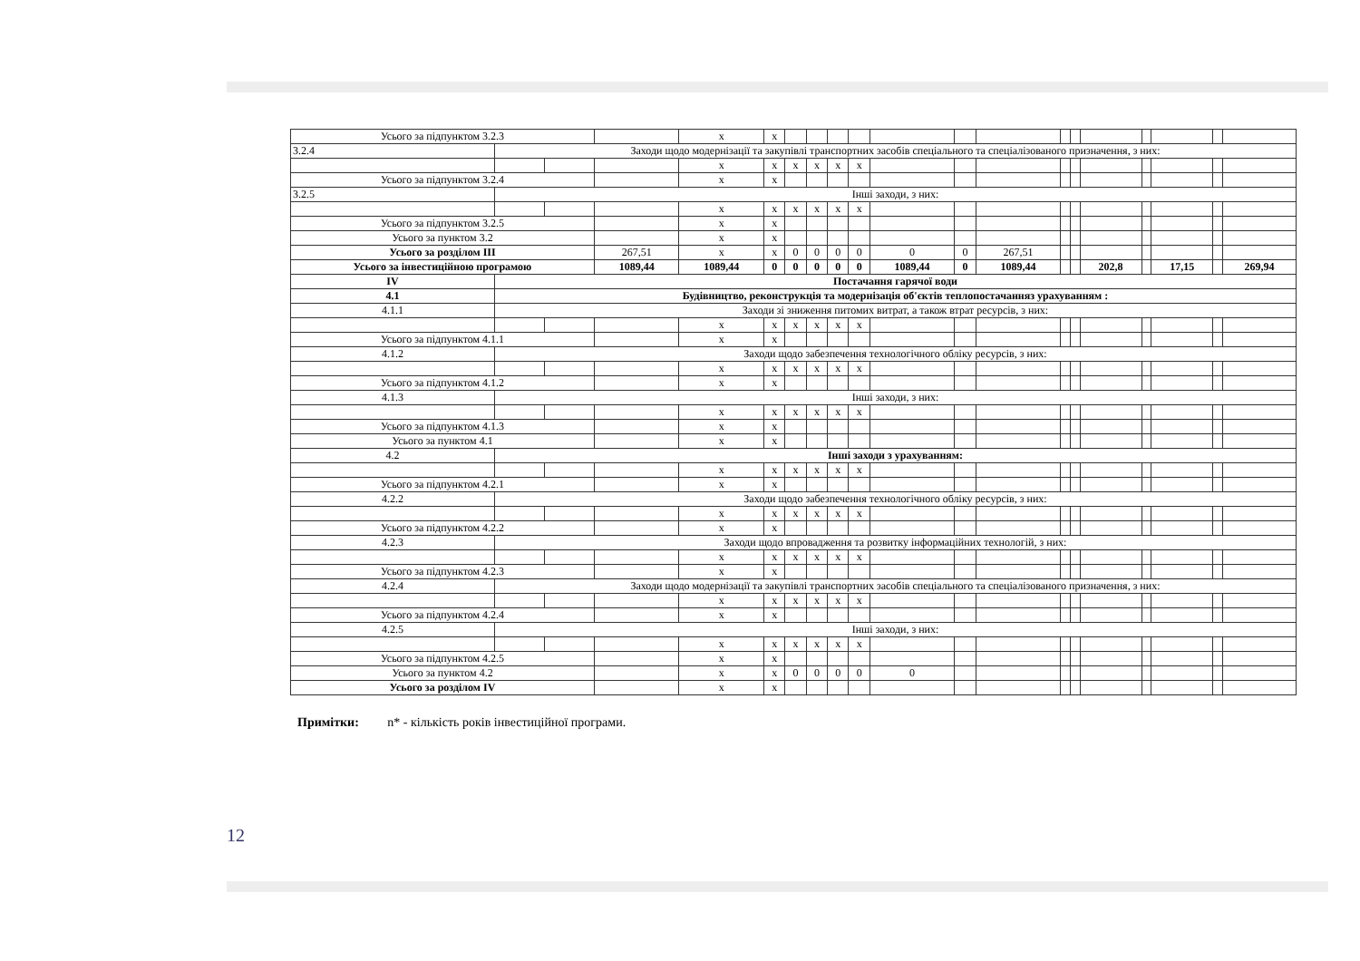| Усього за підпунктом 3.2.3 | | | | x | x | | | | | | | | | | | | | | |
| 3.2.4 | Заходи щодо модернізації та закупівлі транспортних засобів спеціального та спеціалізованого призначення, з них: | | | | | | | | | | | | | | | | | | |
| | | | | x | x | x | x | x | x | | | | | | | | | | |
| Усього за підпунктом 3.2.4 | | | | x | x | | | | | | | | | | | | | | |
| 3.2.5 | Інші заходи, з них: | | | | | | | | | | | | | | | | | | |
| | | | | x | x | x | x | x | x | | | | | | | | | | |
| Усього за підпунктом 3.2.5 | | | | x | x | | | | | | | | | | | | | | |
| Усього за пунктом 3.2 | | | | x | x | | | | | | | | | | | | | | |
| Усього за розділом III | | | 267,51 | x | x | 0 | 0 | 0 | 0 | 0 | 0 | 267,51 | | | | | | | |
| Усього за інвестиційною програмою | | | 1089,44 | 1089,44 | 0 | 0 | 0 | 0 | 0 | 1089,44 | 0 | 1089,44 | | | 202,8 | | 17,15 | | 269,94 |
| IV | Постачання гарячої води | | | | | | | | | | | | | | | | | | |
| 4.1 | Будівництво, реконструкція та модернізація об'єктів теплопостачанняз урахуванням : | | | | | | | | | | | | | | | | | | |
| 4.1.1 | Заходи зі зниження питомих витрат, а також втрат ресурсів, з них: | | | | | | | | | | | | | | | | | | |
| | | | | x | x | x | x | x | x | | | | | | | | | | |
| Усього за підпунктом 4.1.1 | | | | x | x | | | | | | | | | | | | | | |
| 4.1.2 | Заходи щодо забезпечення технологічного обліку ресурсів, з них: | | | | | | | | | | | | | | | | | | |
| | | | | x | x | x | x | x | x | | | | | | | | | | |
| Усього за підпунктом 4.1.2 | | | | x | x | | | | | | | | | | | | | | |
| 4.1.3 | Інші заходи, з них: | | | | | | | | | | | | | | | | | | |
| | | | | x | x | x | x | x | x | | | | | | | | | | |
| Усього за підпунктом 4.1.3 | | | | x | x | | | | | | | | | | | | | | |
| Усього за пунктом 4.1 | | | | x | x | | | | | | | | | | | | | | |
| 4.2 | Інші заходи з урахуванням: | | | | | | | | | | | | | | | | | | |
| | | | | x | x | x | x | x | x | | | | | | | | | | |
| Усього за підпунктом 4.2.1 | | | | x | x | | | | | | | | | | | | | | |
| 4.2.2 | Заходи щодо забезпечення технологічного обліку ресурсів, з них: | | | | | | | | | | | | | | | | | | |
| | | | | x | x | x | x | x | x | | | | | | | | | | |
| Усього за підпунктом 4.2.2 | | | | x | x | | | | | | | | | | | | | | |
| 4.2.3 | Заходи щодо впровадження та розвитку інформаційних технологій, з них: | | | | | | | | | | | | | | | | | | |
| | | | | x | x | x | x | x | x | | | | | | | | | | |
| Усього за підпунктом 4.2.3 | | | | x | x | | | | | | | | | | | | | | |
| 4.2.4 | Заходи щодо модернізації та закупівлі транспортних засобів спеціального та спеціалізованого призначення, з них: | | | | | | | | | | | | | | | | | | |
| | | | | x | x | x | x | x | x | | | | | | | | | | |
| Усього за підпунктом 4.2.4 | | | | x | x | | | | | | | | | | | | | | |
| 4.2.5 | Інші заходи, з них: | | | | | | | | | | | | | | | | | | |
| | | | | x | x | x | x | x | x | | | | | | | | | | |
| Усього за підпунктом 4.2.5 | | | | x | x | | | | | | | | | | | | | | |
| Усього за пунктом 4.2 | | | | x | x | 0 | 0 | 0 | 0 | 0 | | | | | | | | | |
| Усього за розділом IV | | | | x | x | | | | | | | | | | | | | | |
Примітки: n* - кількість років інвестиційної програми.
12